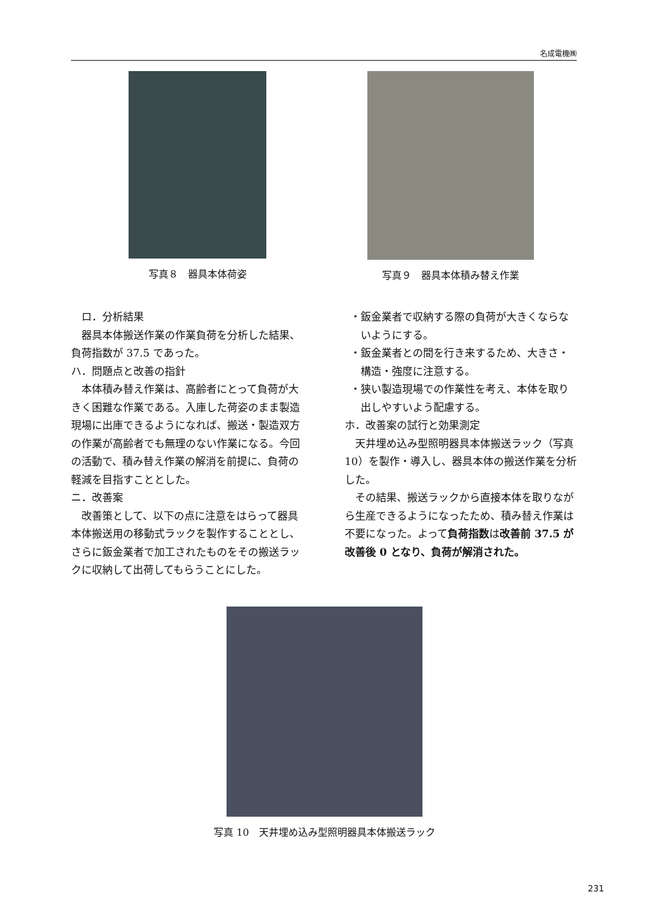名成電機㈱
写真８　器具本体荷姿 写真９　器具本体積み替え作業
　ロ．分析結果
器具本体搬送作業の作業負荷を分析した結果、負荷指数が 37.5 であった。
ハ．問題点と改善の指針
本体積み替え作業は、高齢者にとって負荷が大きく困難な作業である。入庫した荷姿のまま製造現場に出庫できるようになれば、搬送・製造双方の作業が高齢者でも無理のない作業になる。今回の活動で、積み替え作業の解消を前提に、負荷の軽減を目指すこととした。
ニ．改善案
改善策として、以下の点に注意をはらって器具本体搬送用の移動式ラックを製作することとし、さらに鈑金業者で加工されたものをその搬送ラックに収納して出荷してもらうことにした。
・鈑金業者で収納する際の負荷が大きくならないようにする。
・鈑金業者との間を行き来するため、大きさ・構造・強度に注意する。
・狭い製造現場での作業性を考え、本体を取り出しやすいよう配慮する。
ホ．改善案の試行と効果測定
天井埋め込み型照明器具本体搬送ラック（写真 10）を製作・導入し、器具本体の搬送作業を分析した。
その結果、搬送ラックから直接本体を取りながら生産できるようになったため、積み替え作業は不要になった。よって負荷指数は改善前 37.5 が改善後 0 となり、負荷が解消された。
写真 10　天井埋め込み型照明器具本体搬送ラック
231